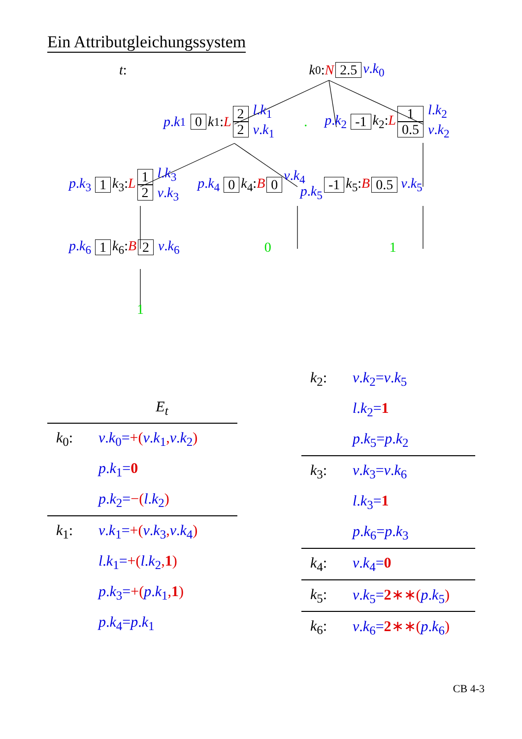Ein Attributgleichungssystem
t: k<sub>0</sub>: N 2.5 v.k<sub>0</sub>
p. k<sub>1</sub> 0 k<sub>1</sub>: L 2 2 l.k<sub>1</sub> v.k<sub>1</sub>. p.k<sub>2</sub> -1 k<sub>2</sub>:L 1 0.5 l.k<sub>2</sub> v.k<sub>2</sub>
p.k<sub>3</sub> 1 k<sub>3</sub>:L 1 2 l.k<sub>3</sub> v.k<sub>3</sub> p.k<sub>4</sub> 0 k<sub>4</sub>:B 0 v.k<sub>4</sub> p.k<sub>5</sub> -1 k<sub>5</sub>:B 0.5 v.k<sub>5</sub>
p.k<sub>6</sub> 1 k<sub>6</sub>:B 2 v.k<sub>6</sub> 0 1
1
| E<sub>t</sub> | |
| --- | --- |
| k<sub>0</sub>: | v . k<sub>0</sub>= +( v . k<sub>1</sub> , v . k<sub>2</sub> ) |
| | p . k<sub>1</sub>= 0 |
| | p . k<sub>2</sub>= −( l . k<sub>2</sub> ) |
| k<sub>1</sub>: | v . k<sub>1</sub>= +( v . k<sub>3</sub> , v . k<sub>4</sub> ) |
| | l . k<sub>1</sub>= +( l . k<sub>2</sub> , 1 ) |
| | p . k<sub>3</sub>= +( p . k<sub>1</sub> , 1 ) |
| | p . k<sub>4</sub>= p . k<sub>1</sub> |
| k<sub>2</sub>: | v . k<sub>2</sub>= v . k<sub>5</sub> |
| | l . k<sub>2</sub>= 1 |
| | p . k<sub>5</sub>= p . k<sub>2</sub> |
| k<sub>3</sub>: | v . k<sub>3</sub>= v . k<sub>6</sub> |
| | l . k<sub>3</sub>= 1 |
| | p . k<sub>6</sub>= p . k<sub>3</sub> |
| k<sub>4</sub>: | v . k<sub>4</sub>= 0 |
| k<sub>5</sub>: | v . k<sub>5</sub>= 2 ∗∗( p . k<sub>5</sub> ) |
| k<sub>6</sub>: | v . k<sub>6</sub>= 2 ∗∗( p . k<sub>6</sub> ) |
CB 4-3